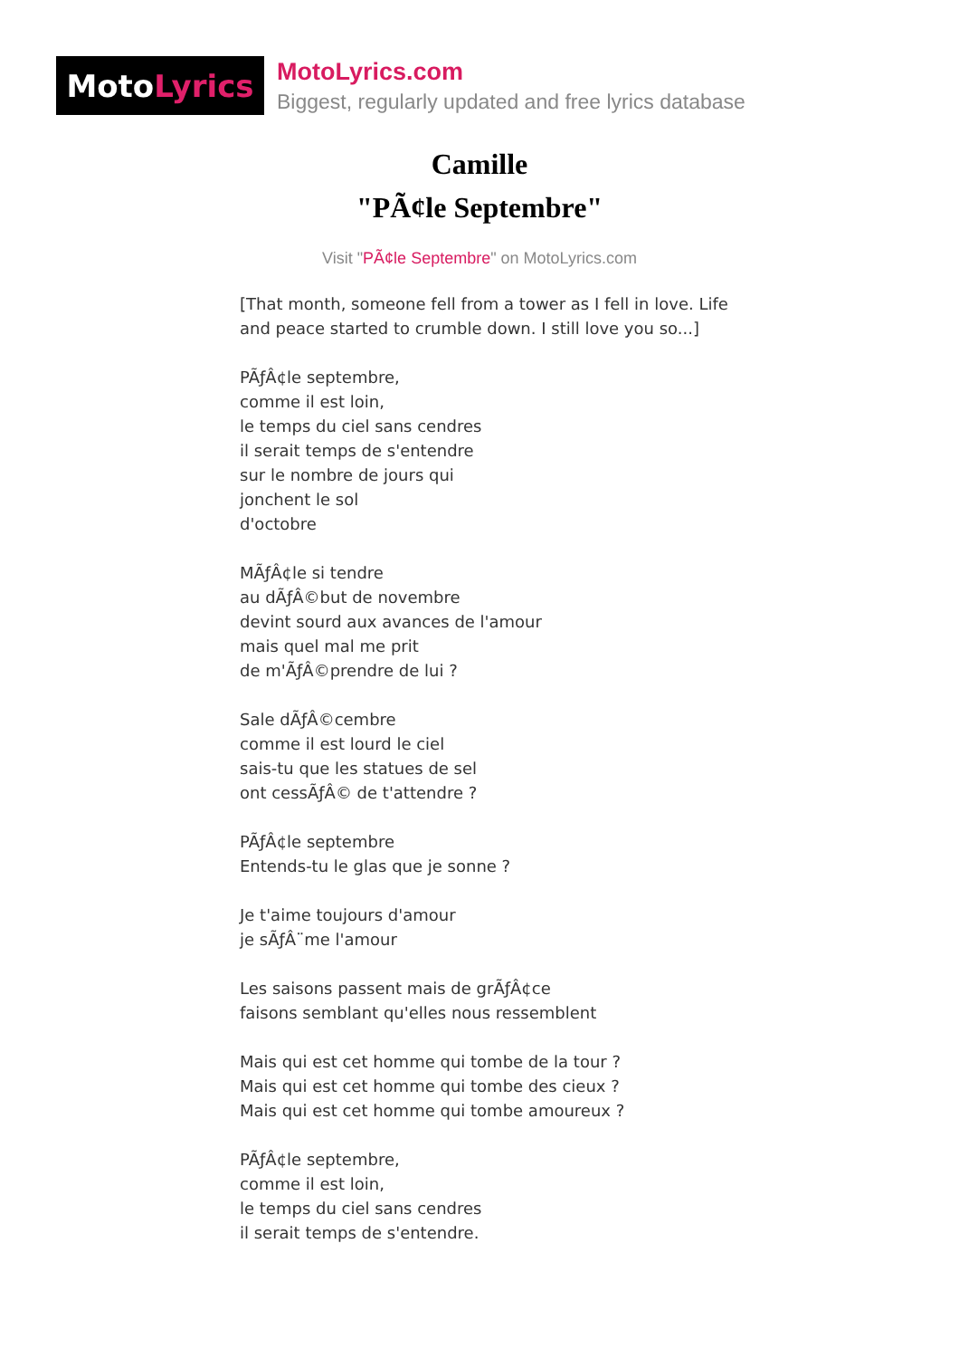Moto Lyrics
MotoLyrics.com
Biggest, regularly updated and free lyrics database
Camille
"PÃ¢le Septembre"
Visit "PÃ¢le Septembre" on MotoLyrics.com
[That month, someone fell from a tower as I fell in love. Life and peace started to crumble down. I still love you so...]
PÃƒÂ¢le septembre,
comme il est loin,
le temps du ciel sans cendres
il serait temps de s'entendre
sur le nombre de jours qui
jonchent le sol
d'octobre
MÃƒÂ¢le si tendre
au dÃƒÂ©but de novembre
devint sourd aux avances de l'amour
mais quel mal me prit
de m'ÃƒÂ©prendre de lui ?
Sale dÃƒÂ©cembre
comme il est lourd le ciel
sais-tu que les statues de sel
ont cessÃƒÂ© de t'attendre ?
PÃƒÂ¢le septembre
Entends-tu le glas que je sonne ?
Je t'aime toujours d'amour
je sÃƒÂ¨me l'amour
Les saisons passent mais de grÃƒÂ¢ce
faisons semblant qu'elles nous ressemblent
Mais qui est cet homme qui tombe de la tour ?
Mais qui est cet homme qui tombe des cieux ?
Mais qui est cet homme qui tombe amoureux ?
PÃƒÂ¢le septembre,
comme il est loin,
le temps du ciel sans cendres
il serait temps de s'entendre.